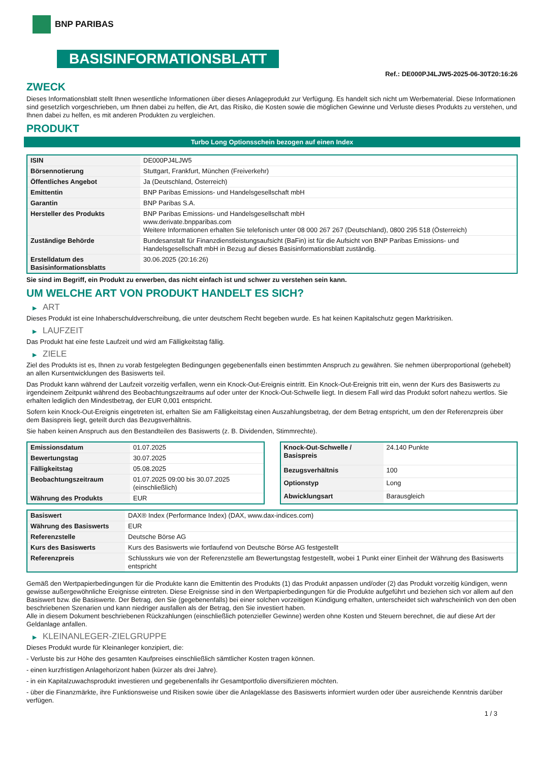BNP PARIBAS
BASISINFORMATIONSBLATT
Ref.: DE000PJ4LJW5-2025-06-30T20:16:26
ZWECK
Dieses Informationsblatt stellt Ihnen wesentliche Informationen über dieses Anlageprodukt zur Verfügung. Es handelt sich nicht um Werbematerial. Diese Informationen sind gesetzlich vorgeschrieben, um Ihnen dabei zu helfen, die Art, das Risiko, die Kosten sowie die möglichen Gewinne und Verluste dieses Produkts zu verstehen, und Ihnen dabei zu helfen, es mit anderen Produkten zu vergleichen.
PRODUKT
Turbo Long Optionsschein bezogen auf einen Index
| ISIN | DE000PJ4LJW5 |
| Börsennotierung | Stuttgart, Frankfurt, München (Freiverkehr) |
| Öffentliches Angebot | Ja (Deutschland, Österreich) |
| Emittentin | BNP Paribas Emissions- und Handelsgesellschaft mbH |
| Garantin | BNP Paribas S.A. |
| Hersteller des Produkts | BNP Paribas Emissions- und Handelsgesellschaft mbH www.derivate.bnpparibas.com Weitere Informationen erhalten Sie telefonisch unter 08 000 267 267 (Deutschland), 0800 295 518 (Österreich) |
| Zuständige Behörde | Bundesanstalt für Finanzdienstleistungsaufsicht (BaFin) ist für die Aufsicht von BNP Paribas Emissions- und Handelsgesellschaft mbH in Bezug auf dieses Basisinformationsblatt zuständig. |
| Erstelldatum des Basisinformationsblatts | 30.06.2025 (20:16:26) |
Sie sind im Begriff, ein Produkt zu erwerben, das nicht einfach ist und schwer zu verstehen sein kann.
UM WELCHE ART VON PRODUKT HANDELT ES SICH?
▶ ART
Dieses Produkt ist eine Inhaberschuldverschreibung, die unter deutschem Recht begeben wurde. Es hat keinen Kapitalschutz gegen Marktrisiken.
▶ LAUFZEIT
Das Produkt hat eine feste Laufzeit und wird am Fälligkeitstag fällig.
▶ ZIELE
Ziel des Produkts ist es, Ihnen zu vorab festgelegten Bedingungen gegebenenfalls einen bestimmten Anspruch zu gewähren. Sie nehmen überproportional (gehebelt) an allen Kursentwicklungen des Basiswerts teil.
Das Produkt kann während der Laufzeit vorzeitig verfallen, wenn ein Knock-Out-Ereignis eintritt. Ein Knock-Out-Ereignis tritt ein, wenn der Kurs des Basiswerts zu irgendeinem Zeitpunkt während des Beobachtungszeitraums auf oder unter der Knock-Out-Schwelle liegt. In diesem Fall wird das Produkt sofort nahezu wertlos. Sie erhalten lediglich den Mindestbetrag, der EUR 0,001 entspricht.
Sofern kein Knock-Out-Ereignis eingetreten ist, erhalten Sie am Fälligkeitstag einen Auszahlungsbetrag, der dem Betrag entspricht, um den der Referenzpreis über dem Basispreis liegt, geteilt durch das Bezugsverhältnis.
Sie haben keinen Anspruch aus den Bestandteilen des Basiswerts (z. B. Dividenden, Stimmrechte).
| Emissionsdatum | 01.07.2025 |
| Bewertungstag | 30.07.2025 |
| Fälligkeitstag | 05.08.2025 |
| Beobachtungszeitraum | 01.07.2025 09:00 bis 30.07.2025 (einschließlich) |
| Währung des Produkts | EUR |
| Knock-Out-Schwelle / Basispreis | 24.140 Punkte |
| Bezugsverhältnis | 100 |
| Optionstyp | Long |
| Abwicklungsart | Barausgleich |
| Basiswert | DAX® Index (Performance Index) (DAX, www.dax-indices.com) |
| Währung des Basiswerts | EUR |
| Referenzstelle | Deutsche Börse AG |
| Kurs des Basiswerts | Kurs des Basiswerts wie fortlaufend von Deutsche Börse AG festgestellt |
| Referenzpreis | Schlusskurs wie von der Referenzstelle am Bewertungstag festgestellt, wobei 1 Punkt einer Einheit der Währung des Basiswerts entspricht |
Gemäß den Wertpapierbedingungen für die Produkte kann die Emittentin des Produkts (1) das Produkt anpassen und/oder (2) das Produkt vorzeitig kündigen, wenn gewisse außergewöhnliche Ereignisse eintreten. Diese Ereignisse sind in den Wertpapierbedingungen für die Produkte aufgeführt und beziehen sich vor allem auf den Basiswert bzw. die Basiswerte. Der Betrag, den Sie (gegebenenfalls) bei einer solchen vorzeitigen Kündigung erhalten, unterscheidet sich wahrscheinlich von den oben beschriebenen Szenarien und kann niedriger ausfallen als der Betrag, den Sie investiert haben.
Alle in diesem Dokument beschriebenen Rückzahlungen (einschließlich potenzieller Gewinne) werden ohne Kosten und Steuern berechnet, die auf diese Art der Geldanlage anfallen.
▶ KLEINANLEGER-ZIELGRUPPE
Dieses Produkt wurde für Kleinanleger konzipiert, die:
- Verluste bis zur Höhe des gesamten Kaufpreises einschließlich sämtlicher Kosten tragen können.
- einen kurzfristigen Anlagehorizont haben (kürzer als drei Jahre).
- in ein Kapitalzuwachsprodukt investieren und gegebenenfalls ihr Gesamtportfolio diversifizieren möchten.
- über die Finanzmärkte, ihre Funktionsweise und Risiken sowie über die Anlageklasse des Basiswerts informiert wurden oder über ausreichende Kenntnis darüber verfügen.
1 / 3